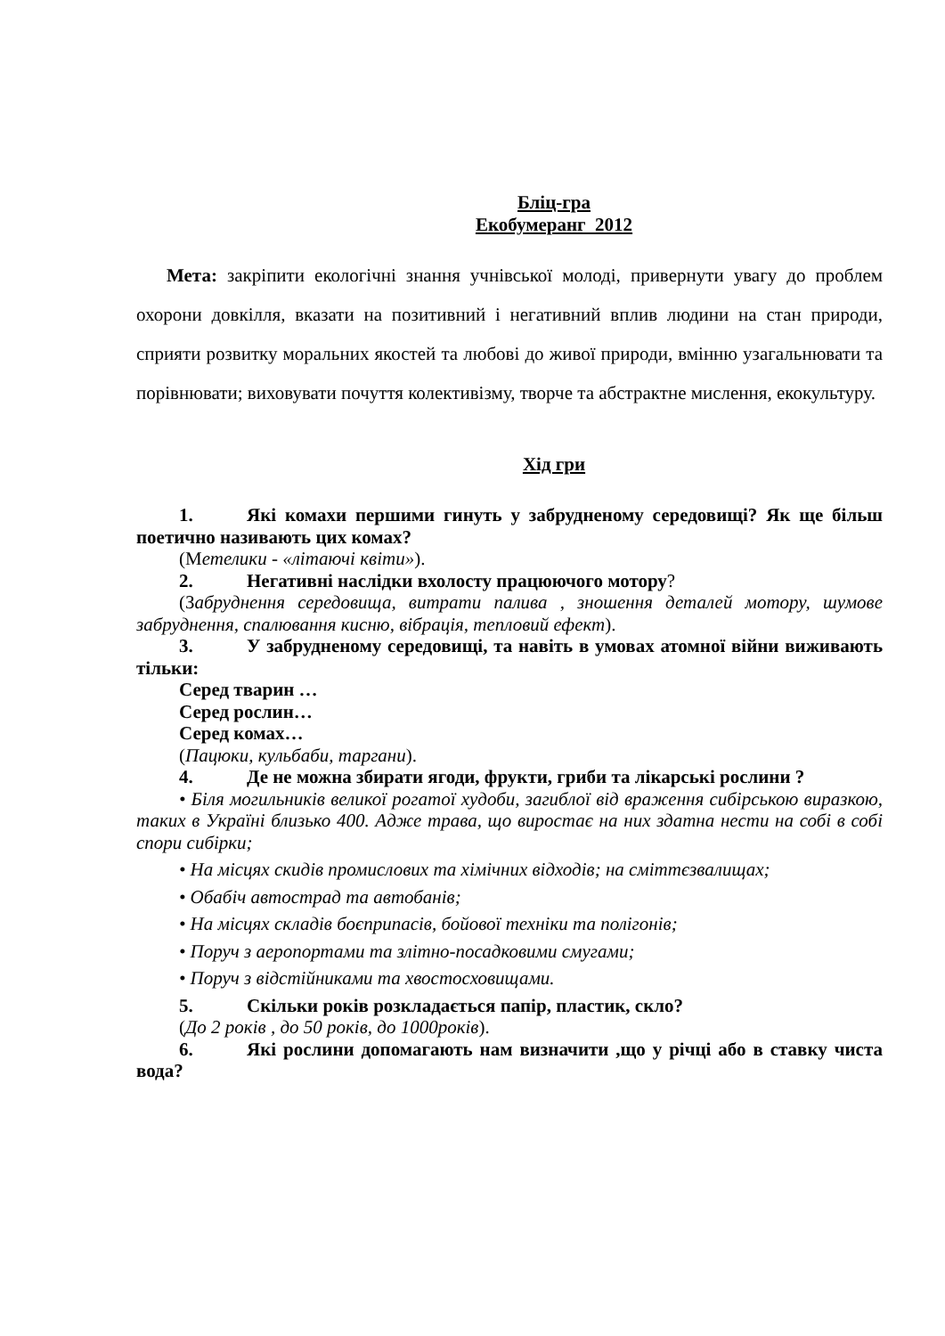Бліц-гра
Екобумеранг 2012
Мета: закріпити екологічні знання учнівської молоді, привернути увагу до проблем охорони довкілля, вказати на позитивний і негативний вплив людини на стан природи, сприяти розвитку моральних якостей та любові до живої природи, вмінню узагальнювати та порівнювати; виховувати почуття колективізму, творче та абстрактне мислення, екокультуру.
Хід гри
1. Які комахи першими гинуть у забрудненому середовищі? Як ще більш поетично називають цих комах?
(Метелики - «літаючі квіти»).
2. Негативні наслідки вхолосту працюючого мотору?
(Забруднення середовища, витрати палива , зношення деталей мотору, шумове забруднення, спалювання кисню, вібрація, тепловий ефект).
3. У забрудненому середовищі, та навіть в умовах атомної війни виживають тільки:
Серед тварин …
Серед рослин…
Серед комах…
(Пацюки, кульбаби, таргани).
4. Де не можна збирати ягоди, фрукти, гриби та лікарські рослини ?
• Біля могильників великої рогатої худоби, загиблої від враження сибірською виразкою, таких в Україні близько 400. Адже трава, що виростає на них здатна нести на собі в собі спори сибірки;
• На місцях скидів промислових та хімічних відходів; на сміттєзвалищах;
• Обабіч автострад та автобанів;
• На місцях складів боєприпасів, бойової техніки та полігонів;
• Поруч з аеропортами та злітно-посадковими смугами;
• Поруч з відстійниками та хвостосховищами.
5. Скільки років розкладається папір, пластик, скло?
(До 2 років , до 50 років, до 1000років).
6. Які рослини допомагають нам визначити ,що у річці або в ставку чиста вода?